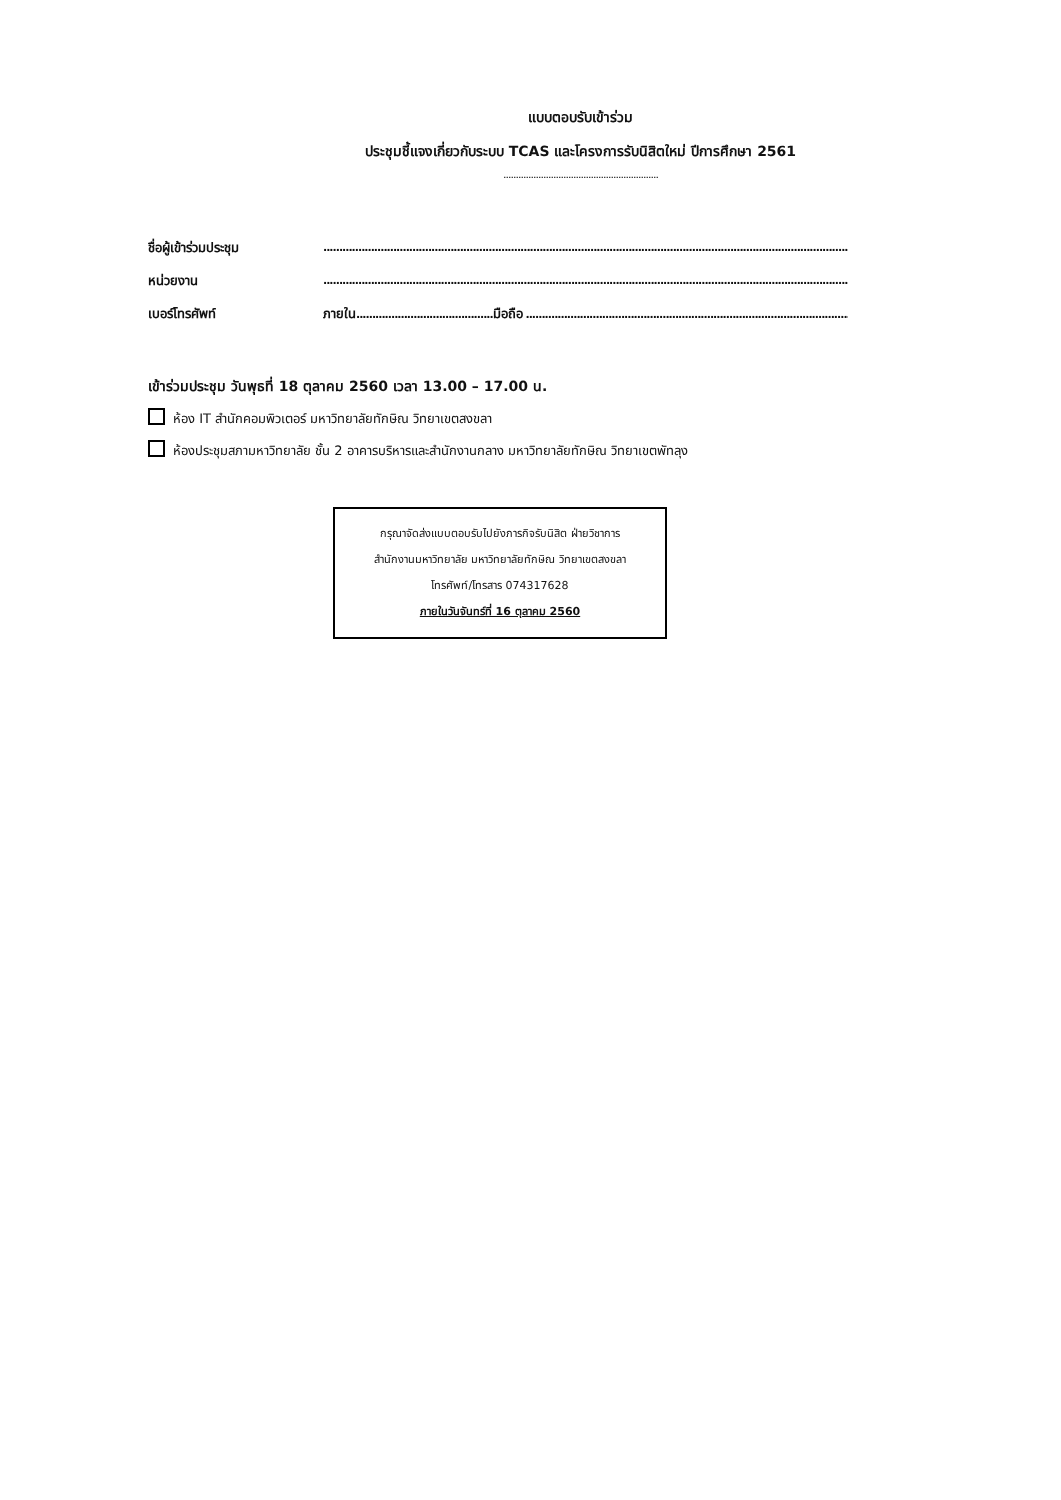แบบตอบรับเข้าร่วม
ประชุมชี้แจงเกี่ยวกับระบบ TCAS และโครงการรับนิสิตใหม่ ปีการศึกษา 2561
..............................................................
ชื่อผู้เข้าร่วมประชุม
................................................................................................................................................................................................
หน่วยงาน
................................................................................................................................................................................................
เบอร์โทรศัพท์ ภายใน...........................................มือถือ ......................................................................................................
เข้าร่วมประชุม วันพุธที่ 18 ตุลาคม 2560 เวลา 13.00 – 17.00 น.
ห้อง IT สำนักคอมพิวเตอร์ มหาวิทยาลัยทักษิณ วิทยาเขตสงขลา
ห้องประชุมสภามหาวิทยาลัย ชั้น 2 อาคารบริหารและสำนักงานกลาง มหาวิทยาลัยทักษิณ วิทยาเขตพัทลุง
กรุณาจัดส่งแบบตอบรับไปยังภารกิจรับนิสิต ฝ่ายวิชาการ
สำนักงานมหาวิทยาลัย มหาวิทยาลัยทักษิณ วิทยาเขตสงขลา
โทรศัพท์/โทรสาร 074317628
ภายในวันจันทร์ที่ 16 ตุลาคม 2560